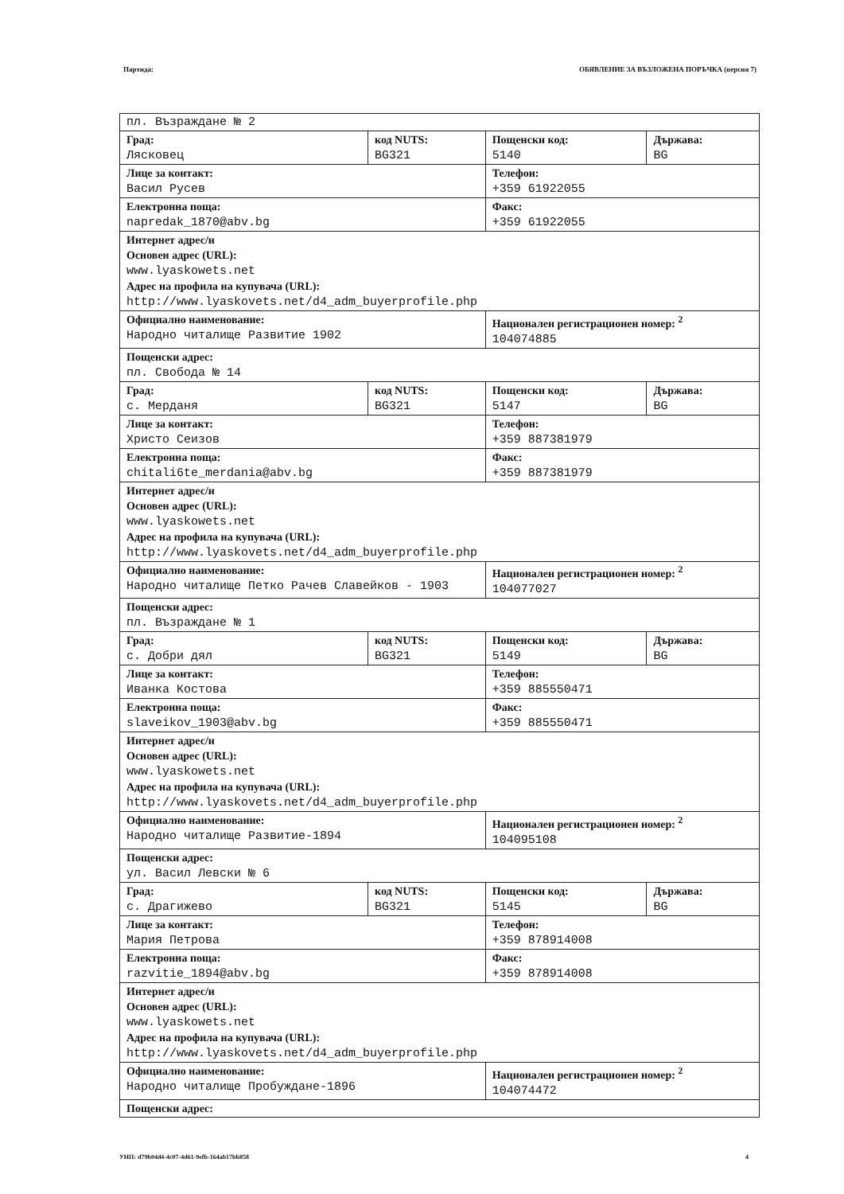Партида: ОБЯВЛЕНИЕ ЗА ВЪЗЛОЖЕНА ПОРЪЧКА (версия 7)
| пл. Възраждане № 2 | | | |
| Град: Лясковец | код NUTS: BG321 | Пощенски код: 5140 | Държава: BG |
| Лице за контакт: Васил Русев | | Телефон: +359 61922055 | |
| Електронна поща: napredak_1870@abv.bg | | Факс: +359 61922055 | |
| Интернет адрес/и Основен адрес (URL): www.lyaskowets.net Адрес на профила на купувача (URL): http://www.lyaskovets.net/d4_adm_buyerprofile.php | | | |
| Официално наименование: Народно читалище Развитие 1902 | | Национален регистрационен номер: <sup>2</sup> 104074885 | |
| Пощенски адрес: пл. Свобода № 14 | | | |
| Град: с. Мерданя | код NUTS: BG321 | Пощенски код: 5147 | Държава: BG |
| Лице за контакт: Христо Сеизов | | Телефон: +359 887381979 | |
| Електронна поща: chitali6te_merdania@abv.bg | | Факс: +359 887381979 | |
| Интернет адрес/и Основен адрес (URL): www.lyaskowets.net Адрес на профила на купувача (URL): http://www.lyaskovets.net/d4_adm_buyerprofile.php | | | |
| Официално наименование: Народно читалище Петко Рачев Славейков - 1903 | | Национален регистрационен номер: <sup>2</sup> 104077027 | |
| Пощенски адрес: пл. Възраждане № 1 | | | |
| Град: с. Добри дял | код NUTS: BG321 | Пощенски код: 5149 | Държава: BG |
| Лице за контакт: Иванка Костова | | Телефон: +359 885550471 | |
| Електронна поща: slaveikov_1903@abv.bg | | Факс: +359 885550471 | |
| Интернет адрес/и Основен адрес (URL): www.lyaskowets.net Адрес на профила на купувача (URL): http://www.lyaskovets.net/d4_adm_buyerprofile.php | | | |
| Официално наименование: Народно читалище Развитие-1894 | | Национален регистрационен номер: <sup>2</sup> 104095108 | |
| Пощенски адрес: ул. Васил Левски № 6 | | | |
| Град: с. Драгижево | код NUTS: BG321 | Пощенски код: 5145 | Държава: BG |
| Лице за контакт: Мария Петрова | | Телефон: +359 878914008 | |
| Електронна поща: razvitie_1894@abv.bg | | Факс: +359 878914008 | |
| Интернет адрес/и Основен адрес (URL): www.lyaskowets.net Адрес на профила на купувача (URL): http://www.lyaskovets.net/d4_adm_buyerprofile.php | | | |
| Официално наименование: Народно читалище Пробуждане-1896 | | Национален регистрационен номер: <sup>2</sup> 104074472 | |
| Пощенски адрес: | | | |
УНП: d79b04d4-4c07-4d61-9efb-164ab17bb858 4